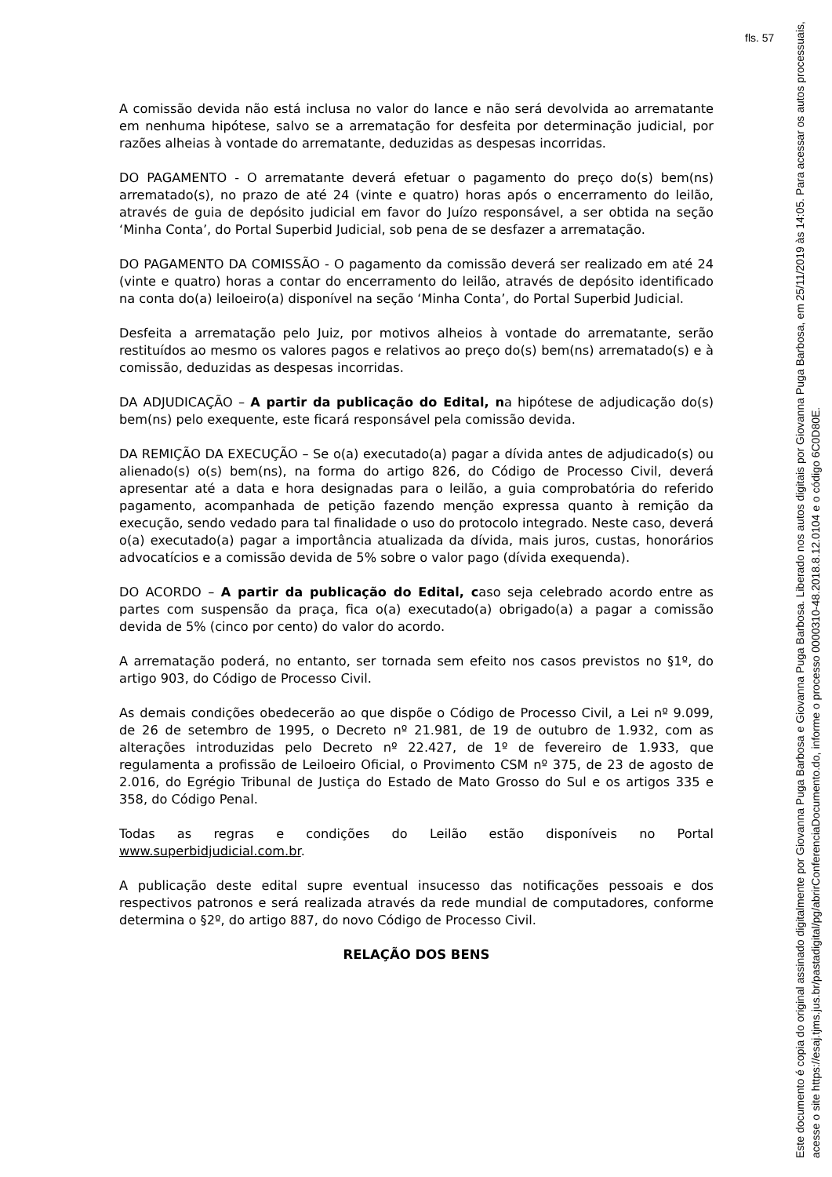fls. 57
A comissão devida não está inclusa no valor do lance e não será devolvida ao arrematante em nenhuma hipótese, salvo se a arrematação for desfeita por determinação judicial, por razões alheias à vontade do arrematante, deduzidas as despesas incorridas.
DO PAGAMENTO - O arrematante deverá efetuar o pagamento do preço do(s) bem(ns) arrematado(s), no prazo de até 24 (vinte e quatro) horas após o encerramento do leilão, através de guia de depósito judicial em favor do Juízo responsável, a ser obtida na seção ‘Minha Conta’, do Portal Superbid Judicial, sob pena de se desfazer a arrematação.
DO PAGAMENTO DA COMISSÃO - O pagamento da comissão deverá ser realizado em até 24 (vinte e quatro) horas a contar do encerramento do leilão, através de depósito identificado na conta do(a) leiloeiro(a) disponível na seção ‘Minha Conta’, do Portal Superbid Judicial.
Desfeita a arrematação pelo Juiz, por motivos alheios à vontade do arrematante, serão restituídos ao mesmo os valores pagos e relativos ao preço do(s) bem(ns) arrematado(s) e à comissão, deduzidas as despesas incorridas.
DA ADJUDICAÇÃO – A partir da publicação do Edital, na hipótese de adjudicação do(s) bem(ns) pelo exequente, este ficará responsável pela comissão devida.
DA REMIÇÃO DA EXECUÇÃO – Se o(a) executado(a) pagar a dívida antes de adjudicado(s) ou alienado(s) o(s) bem(ns), na forma do artigo 826, do Código de Processo Civil, deverá apresentar até a data e hora designadas para o leilão, a guia comprobatória do referido pagamento, acompanhada de petição fazendo menção expressa quanto à remição da execução, sendo vedado para tal finalidade o uso do protocolo integrado. Neste caso, deverá o(a) executado(a) pagar a importância atualizada da dívida, mais juros, custas, honorários advocatícios e a comissão devida de 5% sobre o valor pago (dívida exequenda).
DO ACORDO – A partir da publicação do Edital, caso seja celebrado acordo entre as partes com suspensão da praça, fica o(a) executado(a) obrigado(a) a pagar a comissão devida de 5% (cinco por cento) do valor do acordo.
A arrematação poderá, no entanto, ser tornada sem efeito nos casos previstos no §1º, do artigo 903, do Código de Processo Civil.
As demais condições obedecerão ao que dispõe o Código de Processo Civil, a Lei nº 9.099, de 26 de setembro de 1995, o Decreto nº 21.981, de 19 de outubro de 1.932, com as alterações introduzidas pelo Decreto nº 22.427, de 1º de fevereiro de 1.933, que regulamenta a profissão de Leiloeiro Oficial, o Provimento CSM nº 375, de 23 de agosto de 2.016, do Egrégio Tribunal de Justiça do Estado de Mato Grosso do Sul e os artigos 335 e 358, do Código Penal.
Todas as regras e condições do Leilão estão disponíveis no Portal www.superbidjudicial.com.br.
A publicação deste edital supre eventual insucesso das notificações pessoais e dos respectivos patronos e será realizada através da rede mundial de computadores, conforme determina o §2º, do artigo 887, do novo Código de Processo Civil.
RELAÇÃO DOS BENS
Este documento é copia do original assinado digitalmente por Giovanna Puga Barbosa e Giovanna Puga Barbosa. Liberado nos autos digitais por Giovanna Puga Barbosa, em 25/11/2019 às 14:05. Para acessar os autos processuais, acesse o site https://esaj.tjms.jus.br/pastadigital/pg/abrirConferenciaDocumento.do, informe o processo 0000310-48.2018.8.12.0104 e o código 6C0D80E.